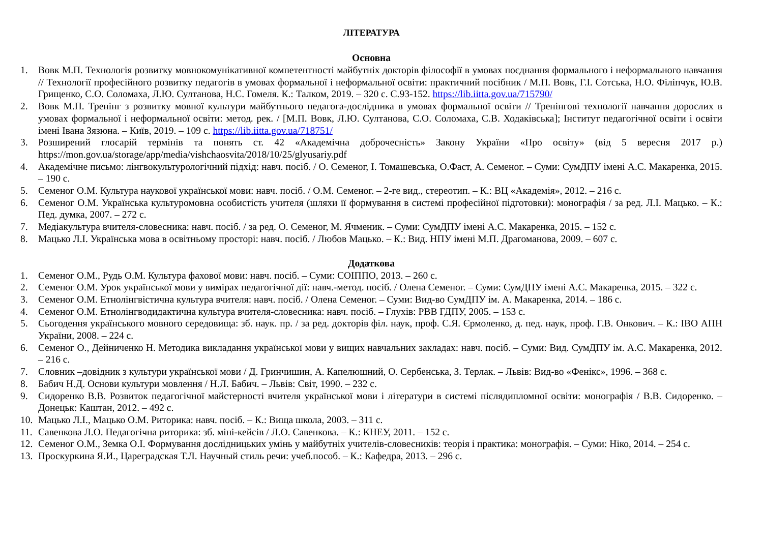ЛІТЕРАТУРА
Основна
1. Вовк М.П. Технологія розвитку мовнокомунікативної компетентності майбутніх докторів філософії в умовах поєднання формального і неформального навчання // Технології професійного розвитку педагогів в умовах формальної і неформальної освіти: практичний посібник / М.П. Вовк, Г.І. Сотська, Н.О. Філіпчук, Ю.В. Грищенко, С.О. Соломаха, Л.Ю. Султанова, Н.С. Гомеля. К.: Талком, 2019. – 320 с. С.93-152. https://lib.iitta.gov.ua/715790/
2. Вовк М.П. Тренінг з розвитку мовної культури майбутнього педагога-дослідника в умовах формальної освіти // Тренінгові технології навчання дорослих в умовах формальної і неформальної освіти: метод. рек. / [М.П. Вовк, Л.Ю. Султанова, С.О. Соломаха, С.В. Ходаківська]; Інститут педагогічної освіти і освіти імені Івана Зязюна. – Київ, 2019. – 109 с. https://lib.iitta.gov.ua/718751/
3. Розширений глосарій термінів та понять ст. 42 «Академічна доброчесність» Закону України «Про освіту» (від 5 вересня 2017 р.) https://mon.gov.ua/storage/app/media/vishchaosvita/2018/10/25/glyusariy.pdf
4. Академічне письмо: лінгвокультурологічний підхід: навч. посіб. / О. Семеног, І. Томашевська, О.Фаст, А. Семеног. – Суми: СумДПУ імені А.С. Макаренка, 2015. – 190 с.
5. Семеног О.М. Культура наукової української мови: навч. посіб. / О.М. Семеног. – 2-ге вид., стереотип. – К.: ВЦ «Академія», 2012. – 216 с.
6. Семеног О.М. Українська культуромовна особистість учителя (шляхи її формування в системі професійної підготовки): монографія / за ред. Л.І. Мацько. – К.: Пед. думка, 2007. – 272 с.
7. Медіакультура вчителя-словесника: навч. посіб. / за ред. О. Семеног, М. Ячменик. – Суми: СумДПУ імені А.С. Макаренка, 2015. – 152 с.
8. Мацько Л.І. Українська мова в освітньому просторі: навч. посіб. / Любов Мацько. – К.: Вид. НПУ імені М.П. Драгоманова, 2009. – 607 с.
Додаткова
1. Семеног О.М., Рудь О.М. Культура фахової мови: навч. посіб. – Суми: СОІППО, 2013. – 260 с.
2. Семеног О.М. Урок української мови у вимірах педагогічної дії: навч.-метод. посіб. / Олена Семеног. – Суми: СумДПУ імені А.С. Макаренка, 2015. – 322 с.
3. Семеног О.М. Етнолінгвістична культура вчителя: навч. посіб. / Олена Семеног. – Суми: Вид-во СумДПУ ім. А. Макаренка, 2014. – 186 с.
4. Семеног О.М. Етнолінгводидактична культура вчителя-словесника: навч. посіб. – Глухів: РВВ ГДПУ, 2005. – 153 с.
5. Сьогодення українського мовного середовища: зб. наук. пр. / за ред. докторів філ. наук, проф. С.Я. Єрмоленко, д. пед. наук, проф. Г.В. Онкович. – К.: ІВО АПН України, 2008. – 224 с.
6. Семеног О., Дейниченко Н. Методика викладання української мови у вищих навчальних закладах: навч. посіб. – Суми: Вид. СумДПУ ім. А.С. Макаренка, 2012. – 216 с.
7. Словник –довідник з культури української мови / Д. Гринчишин, А. Капелюшний, О. Сербенська, З. Терлак. – Львів: Вид-во «Фенікс», 1996. – 368 с.
8. Бабич Н.Д. Основи культури мовлення / Н.Л. Бабич. – Львів: Світ, 1990. – 232 с.
9. Сидоренко В.В. Розвиток педагогічної майстерності вчителя української мови і літератури в системі післядипломної освіти: монографія / В.В. Сидоренко. – Донецьк: Каштан, 2012. – 492 с.
10. Мацько Л.І., Мацько О.М. Риторика: навч. посіб. – К.: Вища школа, 2003. – 311 с.
11. Савенкова Л.О. Педагогічна риторика: зб. міні-кейсів / Л.О. Савенкова. – К.: КНЕУ, 2011. – 152 с.
12. Семеног О.М., Земка О.І. Формування дослідницьких умінь у майбутніх учителів-словесників: теорія і практика: монографія. – Суми: Ніко, 2014. – 254 с.
13. Проскуркина Я.И., Цареградская Т.Л. Научный стиль речи: учеб.пособ. – К.: Кафедра, 2013. – 296 с.